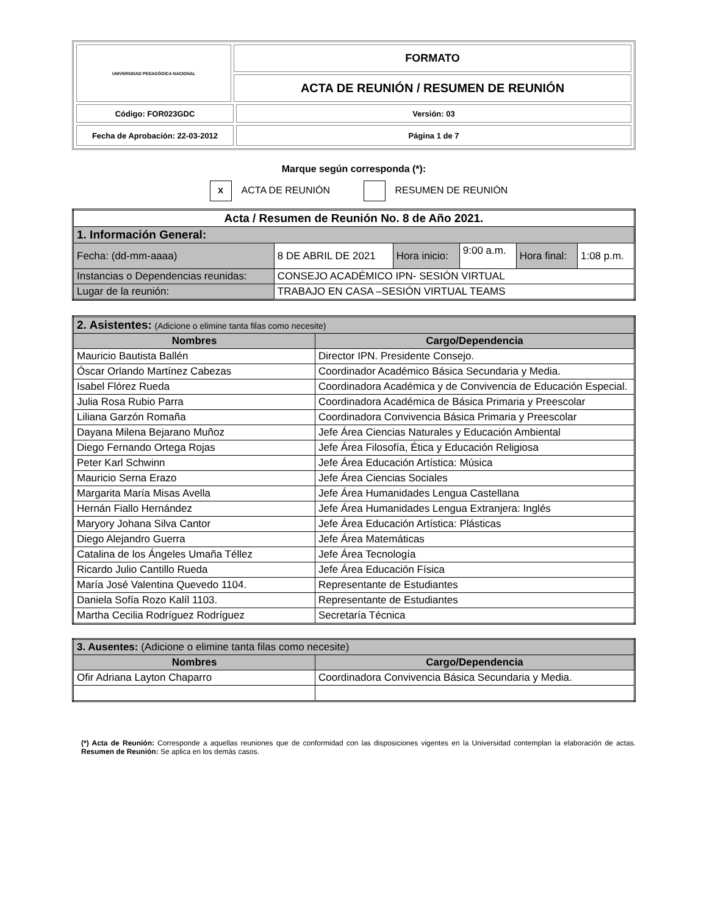| UNIVERSIDAD PEDAGÓGICA NACIONAL | FORMATO | |
| | ACTA DE REUNIÓN / RESUMEN DE REUNIÓN | |
| Código: FOR023GDC | | Versión: 03 |
| Fecha de Aprobación: 22-03-2012 | | Página 1 de 7 |
Marque según corresponda (*):
X ACTA DE REUNIÓN RESUMEN DE REUNIÓN
| Acta / Resumen de Reunión No. 8 de Año 2021. | | | | | |
| 1. Información General: | | | | | |
| Fecha: (dd-mm-aaaa) | 8 DE ABRIL DE 2021 | Hora inicio: | 9:00 a.m. | Hora final: | 1:08 p.m. |
| Instancias o Dependencias reunidas: | CONSEJO ACADÉMICO IPN- SESIÓN VIRTUAL | | | | |
| Lugar de la reunión: | TRABAJO EN CASA –SESIÓN VIRTUAL TEAMS | | | | |
| 2. Asistentes: (Adicione o elimine tanta filas como necesite) | |
| Nombres | Cargo/Dependencia |
| Mauricio Bautista Ballén | Director IPN. Presidente Consejo. |
| Óscar Orlando Martínez Cabezas | Coordinador Académico Básica Secundaria y Media. |
| Isabel Flórez Rueda | Coordinadora Académica y de Convivencia de Educación Especial. |
| Julia Rosa Rubio Parra | Coordinadora Académica de Básica Primaria y Preescolar |
| Liliana Garzón Romaña | Coordinadora Convivencia Básica Primaria y Preescolar |
| Dayana Milena Bejarano Muñoz | Jefe Área Ciencias Naturales y Educación Ambiental |
| Diego Fernando Ortega Rojas | Jefe Área Filosofía, Ética y Educación Religiosa |
| Peter Karl Schwinn | Jefe Área Educación Artística: Música |
| Mauricio Serna Erazo | Jefe Área Ciencias Sociales |
| Margarita María Misas Avella | Jefe Área Humanidades Lengua Castellana |
| Hernán Fiallo Hernández | Jefe Área Humanidades Lengua Extranjera: Inglés |
| Maryory Johana Silva Cantor | Jefe Área Educación Artística: Plásticas |
| Diego Alejandro Guerra | Jefe Área Matemáticas |
| Catalina de los Ángeles Umaña Téllez | Jefe Área Tecnología |
| Ricardo Julio Cantillo Rueda | Jefe Área Educación Física |
| María José Valentina Quevedo 1104. | Representante de Estudiantes |
| Daniela Sofía Rozo Kalíl 1103. | Representante de Estudiantes |
| Martha Cecilia Rodríguez Rodríguez | Secretaría Técnica |
| 3. Ausentes: (Adicione o elimine tanta filas como necesite) | |
| Nombres | Cargo/Dependencia |
| Ofir Adriana Layton Chaparro | Coordinadora Convivencia Básica Secundaria y Media. |
(*) Acta de Reunión: Corresponde a aquellas reuniones que de conformidad con las disposiciones vigentes en la Universidad contemplan la elaboración de actas. Resumen de Reunión: Se aplica en los demás casos.